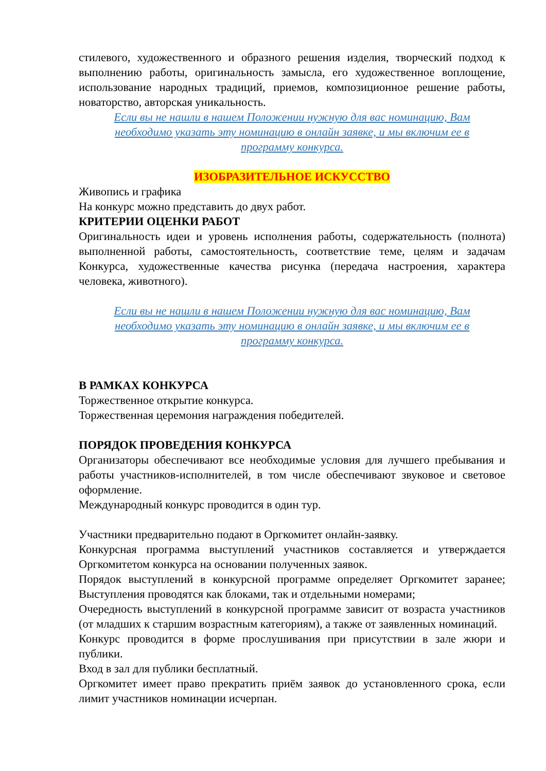стилевого, художественного и образного решения изделия, творческий подход к выполнению работы, оригинальность замысла, его художественное воплощение, использование народных традиций, приемов, композиционное решение работы, новаторство, авторская уникальность.
Если вы не нашли в нашем Положении нужную для вас номинацию, Вам необходимо указать эту номинацию в онлайн заявке, и мы включим ее в программу конкурса.
ИЗОБРАЗИТЕЛЬНОЕ ИСКУССТВО
Живопись и графика
На конкурс можно представить до двух работ.
КРИТЕРИИ ОЦЕНКИ РАБОТ
Оригинальность идеи и уровень исполнения работы, содержательность (полнота) выполненной работы, самостоятельность, соответствие теме, целям и задачам Конкурса, художественные качества рисунка (передача настроения, характера человека, животного).
Если вы не нашли в нашем Положении нужную для вас номинацию, Вам необходимо указать эту номинацию в онлайн заявке, и мы включим ее в программу конкурса.
В РАМКАХ КОНКУРСА
Торжественное открытие конкурса.
Торжественная церемония награждения победителей.
ПОРЯДОК ПРОВЕДЕНИЯ КОНКУРСА
Организаторы обеспечивают все необходимые условия для лучшего пребывания и работы участников-исполнителей, в том числе обеспечивают звуковое и световое оформление.
Международный конкурс проводится в один тур.
Участники предварительно подают в Оргкомитет онлайн-заявку.
Конкурсная программа выступлений участников составляется и утверждается Оргкомитетом конкурса на основании полученных заявок.
Порядок выступлений в конкурсной программе определяет Оргкомитет заранее; Выступления проводятся как блоками, так и отдельными номерами;
Очередность выступлений в конкурсной программе зависит от возраста участников (от младших к старшим возрастным категориям), а также от заявленных номинаций.
Конкурс проводится в форме прослушивания при присутствии в зале жюри и публики.
Вход в зал для публики бесплатный.
Оргкомитет имеет право прекратить приём заявок до установленного срока, если лимит участников номинации исчерпан.